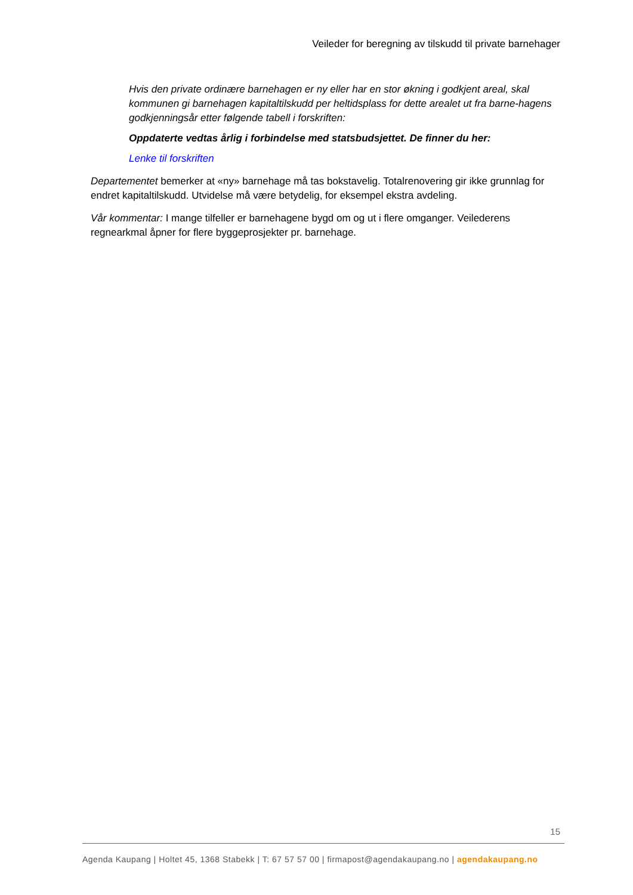Veileder for beregning av tilskudd til private barnehager
Hvis den private ordinære barnehagen er ny eller har en stor økning i godkjent areal, skal kommunen gi barnehagen kapitaltilskudd per heltidsplass for dette arealet ut fra barne-hagens godkjenningsår etter følgende tabell i forskriften:
Oppdaterte vedtas årlig i forbindelse med statsbudsjettet. De finner du her:
Lenke til forskriften
Departementet bemerker at «ny» barnehage må tas bokstavelig. Totalrenovering gir ikke grunnlag for endret kapitaltilskudd. Utvidelse må være betydelig, for eksempel ekstra avdeling.
Vår kommentar: I mange tilfeller er barnehagene bygd om og ut i flere omganger. Veilederens regnearkmal åpner for flere byggeprosjekter pr. barnehage.
15
Agenda Kaupang | Holtet 45, 1368 Stabekk | T: 67 57 57 00 | firmapost@agendakaupang.no | agendakaupang.no